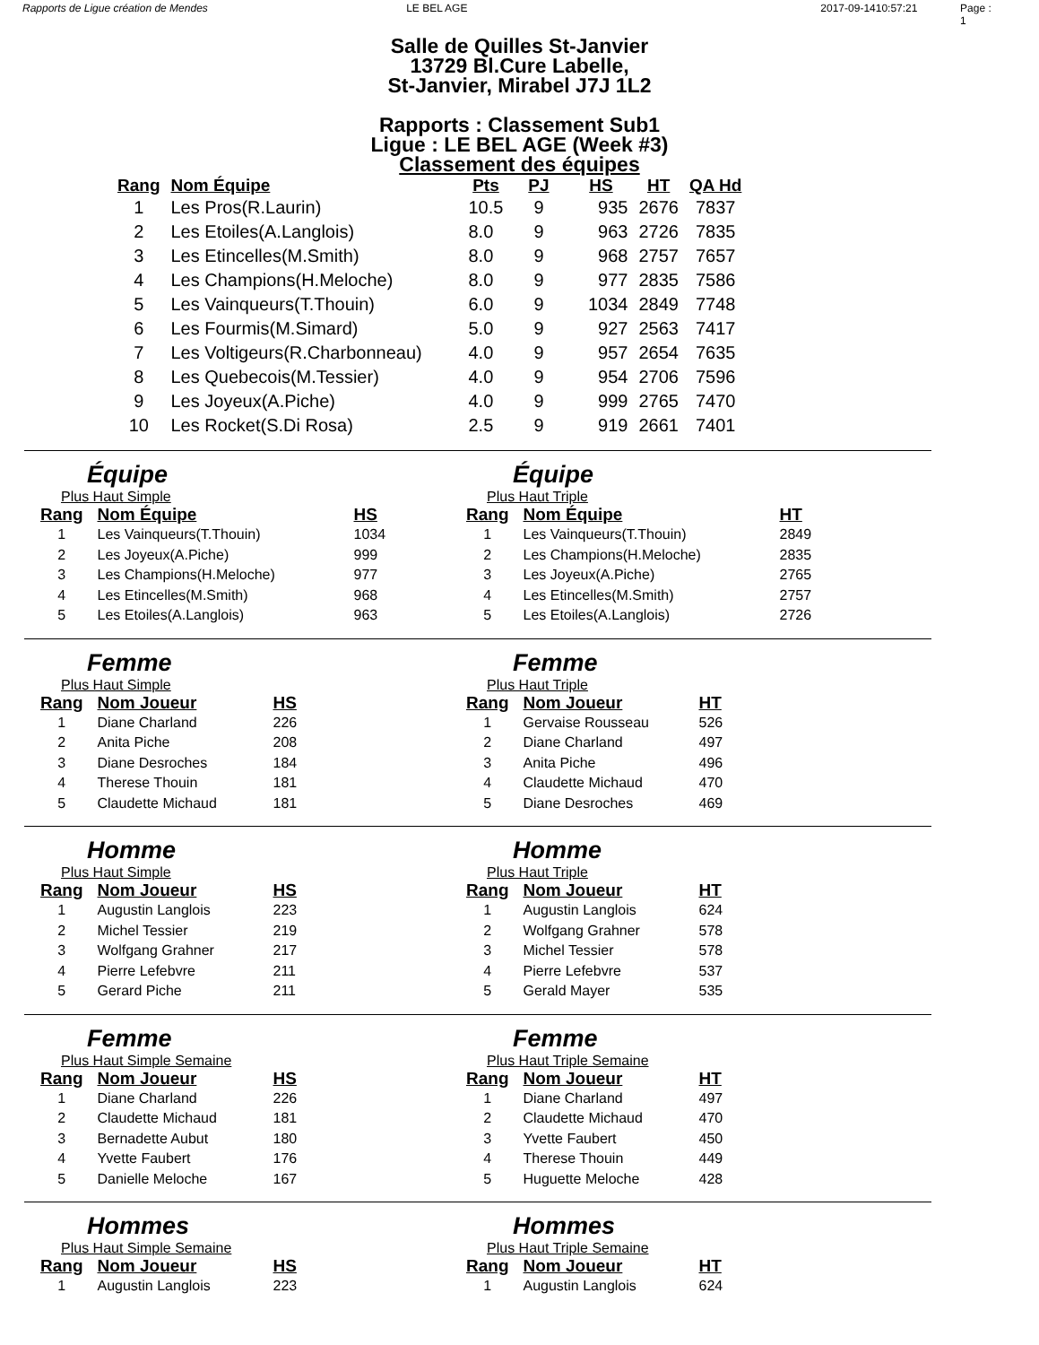Rapports de Ligue création de Mendes LE BEL AGE 2017-09-1410:57:21 Page : 1
Salle de Quilles St-Janvier
13729 Bl.Cure Labelle,
St-Janvier, Mirabel J7J 1L2
Rapports : Classement Sub1
Ligue : LE BEL AGE (Week #3)
Classement des équipes
| Rang | Nom Équipe | Pts | PJ | HS | HT | QA Hd |
| --- | --- | --- | --- | --- | --- | --- |
| 1 | Les Pros(R.Laurin) | 10.5 | 9 | 935 | 2676 | 7837 |
| 2 | Les Etoiles(A.Langlois) | 8.0 | 9 | 963 | 2726 | 7835 |
| 3 | Les Etincelles(M.Smith) | 8.0 | 9 | 968 | 2757 | 7657 |
| 4 | Les Champions(H.Meloche) | 8.0 | 9 | 977 | 2835 | 7586 |
| 5 | Les Vainqueurs(T.Thouin) | 6.0 | 9 | 1034 | 2849 | 7748 |
| 6 | Les Fourmis(M.Simard) | 5.0 | 9 | 927 | 2563 | 7417 |
| 7 | Les Voltigeurs(R.Charbonneau) | 4.0 | 9 | 957 | 2654 | 7635 |
| 8 | Les Quebecois(M.Tessier) | 4.0 | 9 | 954 | 2706 | 7596 |
| 9 | Les Joyeux(A.Piche) | 4.0 | 9 | 999 | 2765 | 7470 |
| 10 | Les Rocket(S.Di Rosa) | 2.5 | 9 | 919 | 2661 | 7401 |
Équipe
Plus Haut Simple
| Rang | Nom Équipe | HS |
| --- | --- | --- |
| 1 | Les Vainqueurs(T.Thouin) | 1034 |
| 2 | Les Joyeux(A.Piche) | 999 |
| 3 | Les Champions(H.Meloche) | 977 |
| 4 | Les Etincelles(M.Smith) | 968 |
| 5 | Les Etoiles(A.Langlois) | 963 |
Équipe
Plus Haut Triple
| Rang | Nom Équipe | HT |
| --- | --- | --- |
| 1 | Les Vainqueurs(T.Thouin) | 2849 |
| 2 | Les Champions(H.Meloche) | 2835 |
| 3 | Les Joyeux(A.Piche) | 2765 |
| 4 | Les Etincelles(M.Smith) | 2757 |
| 5 | Les Etoiles(A.Langlois) | 2726 |
Femme
Plus Haut Simple
| Rang | Nom Joueur | HS |
| --- | --- | --- |
| 1 | Diane Charland | 226 |
| 2 | Anita Piche | 208 |
| 3 | Diane Desroches | 184 |
| 4 | Therese Thouin | 181 |
| 5 | Claudette Michaud | 181 |
Femme
Plus Haut Triple
| Rang | Nom Joueur | HT |
| --- | --- | --- |
| 1 | Gervaise Rousseau | 526 |
| 2 | Diane Charland | 497 |
| 3 | Anita Piche | 496 |
| 4 | Claudette Michaud | 470 |
| 5 | Diane Desroches | 469 |
Homme
Plus Haut Simple
| Rang | Nom Joueur | HS |
| --- | --- | --- |
| 1 | Augustin Langlois | 223 |
| 2 | Michel Tessier | 219 |
| 3 | Wolfgang Grahner | 217 |
| 4 | Pierre Lefebvre | 211 |
| 5 | Gerard Piche | 211 |
Homme
Plus Haut Triple
| Rang | Nom Joueur | HT |
| --- | --- | --- |
| 1 | Augustin Langlois | 624 |
| 2 | Wolfgang Grahner | 578 |
| 3 | Michel Tessier | 578 |
| 4 | Pierre Lefebvre | 537 |
| 5 | Gerald Mayer | 535 |
Femme
Plus Haut Simple Semaine
| Rang | Nom Joueur | HS |
| --- | --- | --- |
| 1 | Diane Charland | 226 |
| 2 | Claudette Michaud | 181 |
| 3 | Bernadette Aubut | 180 |
| 4 | Yvette Faubert | 176 |
| 5 | Danielle Meloche | 167 |
Femme
Plus Haut Triple Semaine
| Rang | Nom Joueur | HT |
| --- | --- | --- |
| 1 | Diane Charland | 497 |
| 2 | Claudette Michaud | 470 |
| 3 | Yvette Faubert | 450 |
| 4 | Therese Thouin | 449 |
| 5 | Huguette Meloche | 428 |
Hommes
Plus Haut Simple Semaine
| Rang | Nom Joueur | HS |
| --- | --- | --- |
| 1 | Augustin Langlois | 223 |
Hommes
Plus Haut Triple Semaine
| Rang | Nom Joueur | HT |
| --- | --- | --- |
| 1 | Augustin Langlois | 624 |